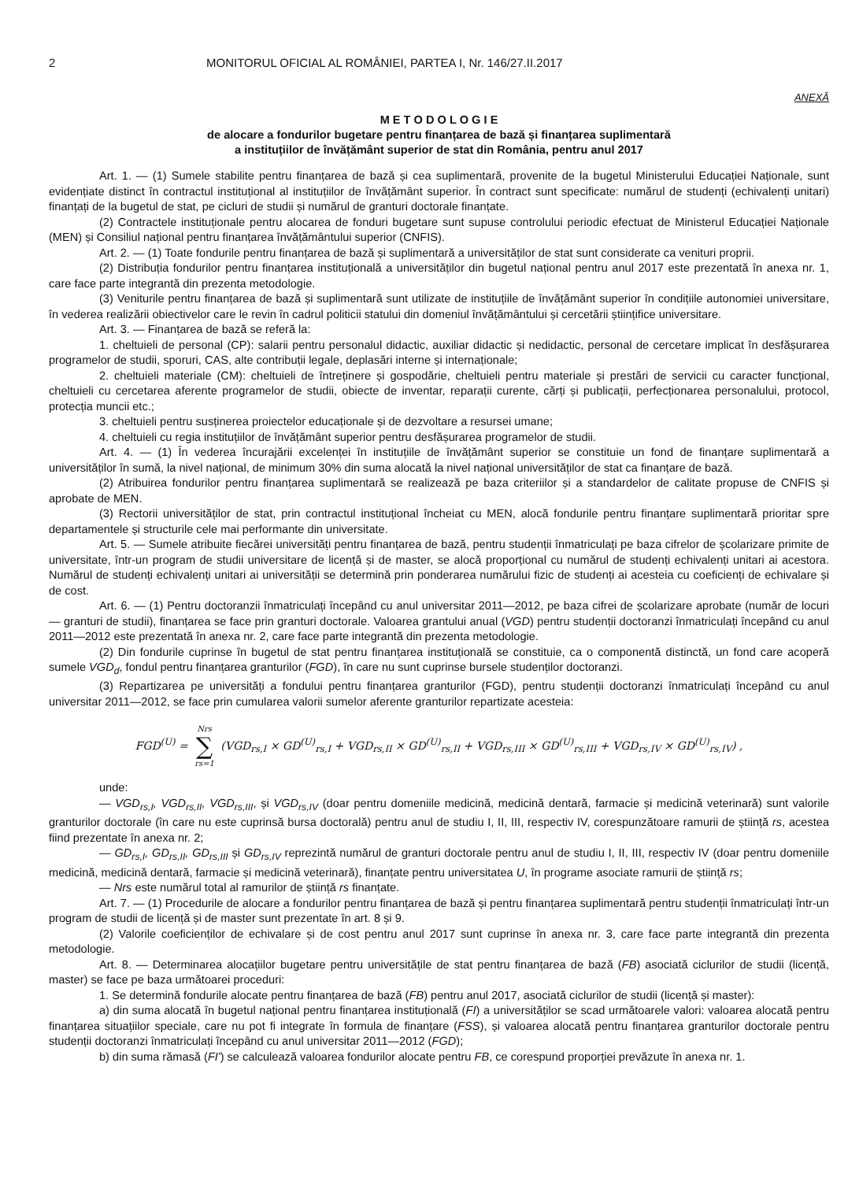2 MONITORUL OFICIAL AL ROMÂNIEI, PARTEA I, Nr. 146/27.II.2017
ANEXĂ
M E T O D O L O G I E
de alocare a fondurilor bugetare pentru finanțarea de bază și finanțarea suplimentară
a instituțiilor de învățământ superior de stat din România, pentru anul 2017
Art. 1. — (1) Sumele stabilite pentru finanțarea de bază și cea suplimentară, provenite de la bugetul Ministerului Educației Naționale, sunt evidențiate distinct în contractul instituțional al instituțiilor de învățământ superior. În contract sunt specificate: numărul de studenți (echivalenți unitari) finanțați de la bugetul de stat, pe cicluri de studii și numărul de granturi doctorale finanțate.
(2) Contractele instituționale pentru alocarea de fonduri bugetare sunt supuse controlului periodic efectuat de Ministerul Educației Naționale (MEN) și Consiliul național pentru finanțarea învățământului superior (CNFIS).
Art. 2. — (1) Toate fondurile pentru finanțarea de bază și suplimentară a universităților de stat sunt considerate ca venituri proprii.
(2) Distribuția fondurilor pentru finanțarea instituțională a universităților din bugetul național pentru anul 2017 este prezentată în anexa nr. 1, care face parte integrantă din prezenta metodologie.
(3) Veniturile pentru finanțarea de bază și suplimentară sunt utilizate de instituțiile de învățământ superior în condițiile autonomiei universitare, în vederea realizării obiectivelor care le revin în cadrul politicii statului din domeniul învățământului și cercetării științifice universitare.
Art. 3. — Finanțarea de bază se referă la:
1. cheltuieli de personal (CP): salarii pentru personalul didactic, auxiliar didactic și nedidactic, personal de cercetare implicat în desfășurarea programelor de studii, sporuri, CAS, alte contribuții legale, deplasări interne și internaționale;
2. cheltuieli materiale (CM): cheltuieli de întreținere și gospodărie, cheltuieli pentru materiale și prestări de servicii cu caracter funcțional, cheltuieli cu cercetarea aferente programelor de studii, obiecte de inventar, reparații curente, cărți și publicații, perfecționarea personalului, protocol, protecția muncii etc.;
3. cheltuieli pentru susținerea proiectelor educaționale și de dezvoltare a resursei umane;
4. cheltuieli cu regia instituțiilor de învățământ superior pentru desfășurarea programelor de studii.
Art. 4. — (1) În vederea încurajării excelenței în instituțiile de învățământ superior se constituie un fond de finanțare suplimentară a universităților în sumă, la nivel național, de minimum 30% din suma alocată la nivel național universităților de stat ca finanțare de bază.
(2) Atribuirea fondurilor pentru finanțarea suplimentară se realizează pe baza criteriilor și a standardelor de calitate propuse de CNFIS și aprobate de MEN.
(3) Rectorii universităților de stat, prin contractul instituțional încheiat cu MEN, alocă fondurile pentru finanțare suplimentară prioritar spre departamentele și structurile cele mai performante din universitate.
Art. 5. — Sumele atribuite fiecărei universități pentru finanțarea de bază, pentru studenții înmatriculați pe baza cifrelor de școlarizare primite de universitate, într-un program de studii universitare de licență și de master, se alocă proporțional cu numărul de studenți echivalenți unitari ai acestora. Numărul de studenți echivalenți unitari ai universității se determină prin ponderarea numărului fizic de studenți ai acesteia cu coeficienți de echivalare și de cost.
Art. 6. — (1) Pentru doctoranzii înmatriculați începând cu anul universitar 2011—2012, pe baza cifrei de școlarizare aprobate (număr de locuri — granturi de studii), finanțarea se face prin granturi doctorale. Valoarea grantului anual (VGD) pentru studenții doctoranzi înmatriculați începând cu anul 2011—2012 este prezentată în anexa nr. 2, care face parte integrantă din prezenta metodologie.
(2) Din fondurile cuprinse în bugetul de stat pentru finanțarea instituțională se constituie, ca o componentă distinctă, un fond care acoperă sumele VGD<sub>d</sub>, fondul pentru finanțarea granturilor (FGD), în care nu sunt cuprinse bursele studenților doctoranzi.
(3) Repartizarea pe universități a fondului pentru finanțarea granturilor (FGD), pentru studenții doctoranzi înmatriculați începând cu anul universitar 2011—2012, se face prin cumularea valorii sumelor aferente granturilor repartizate acesteia:
FGD<sup>(U)</sup> = Nrs ∑ rs=1 (VGD<sub>rs,I</sub> × GD<sup>(U)</sup><sub>rs,I</sub> + VGD<sub>rs,II</sub> × GD<sup>(U)</sup><sub>rs,II</sub> + VGD<sub>rs,III</sub> × GD<sup>(U)</sup><sub>rs,III</sub> + VGD<sub>rs,IV</sub> × GD<sup>(U)</sup><sub>rs,IV</sub>) ,
unde:
— VGD<sub>rs,I</sub>, VGD<sub>rs,II</sub>, VGD<sub>rs,III</sub>, și VGD<sub>rs,IV</sub> (doar pentru domeniile medicină, medicină dentară, farmacie și medicină veterinară) sunt valorile granturilor doctorale (în care nu este cuprinsă bursa doctorală) pentru anul de studiu I, II, III, respectiv IV, corespunzătoare ramurii de știință rs, acestea fiind prezentate în anexa nr. 2;
— GD<sub>rs,I</sub>, GD<sub>rs,II</sub>, GD<sub>rs,III</sub> și GD<sub>rs,IV</sub> reprezintă numărul de granturi doctorale pentru anul de studiu I, II, III, respectiv IV (doar pentru domeniile medicină, medicină dentară, farmacie și medicină veterinară), finanțate pentru universitatea U, în programe asociate ramurii de știință rs;
— Nrs este numărul total al ramurilor de știință rs finanțate.
Art. 7. — (1) Procedurile de alocare a fondurilor pentru finanțarea de bază și pentru finanțarea suplimentară pentru studenții înmatriculați într-un program de studii de licență și de master sunt prezentate în art. 8 și 9.
(2) Valorile coeficienților de echivalare și de cost pentru anul 2017 sunt cuprinse în anexa nr. 3, care face parte integrantă din prezenta metodologie.
Art. 8. — Determinarea alocațiilor bugetare pentru universitățile de stat pentru finanțarea de bază (FB) asociată ciclurilor de studii (licență, master) se face pe baza următoarei proceduri:
1. Se determină fondurile alocate pentru finanțarea de bază (FB) pentru anul 2017, asociată ciclurilor de studii (licență și master):
a) din suma alocată în bugetul național pentru finanțarea instituțională (FI) a universităților se scad următoarele valori: valoarea alocată pentru finanțarea situațiilor speciale, care nu pot fi integrate în formula de finanțare (FSS), și valoarea alocată pentru finanțarea granturilor doctorale pentru studenții doctoranzi înmatriculați începând cu anul universitar 2011—2012 (FGD);
b) din suma rămasă (FI') se calculează valoarea fondurilor alocate pentru FB, ce corespund proporției prevăzute în anexa nr. 1.